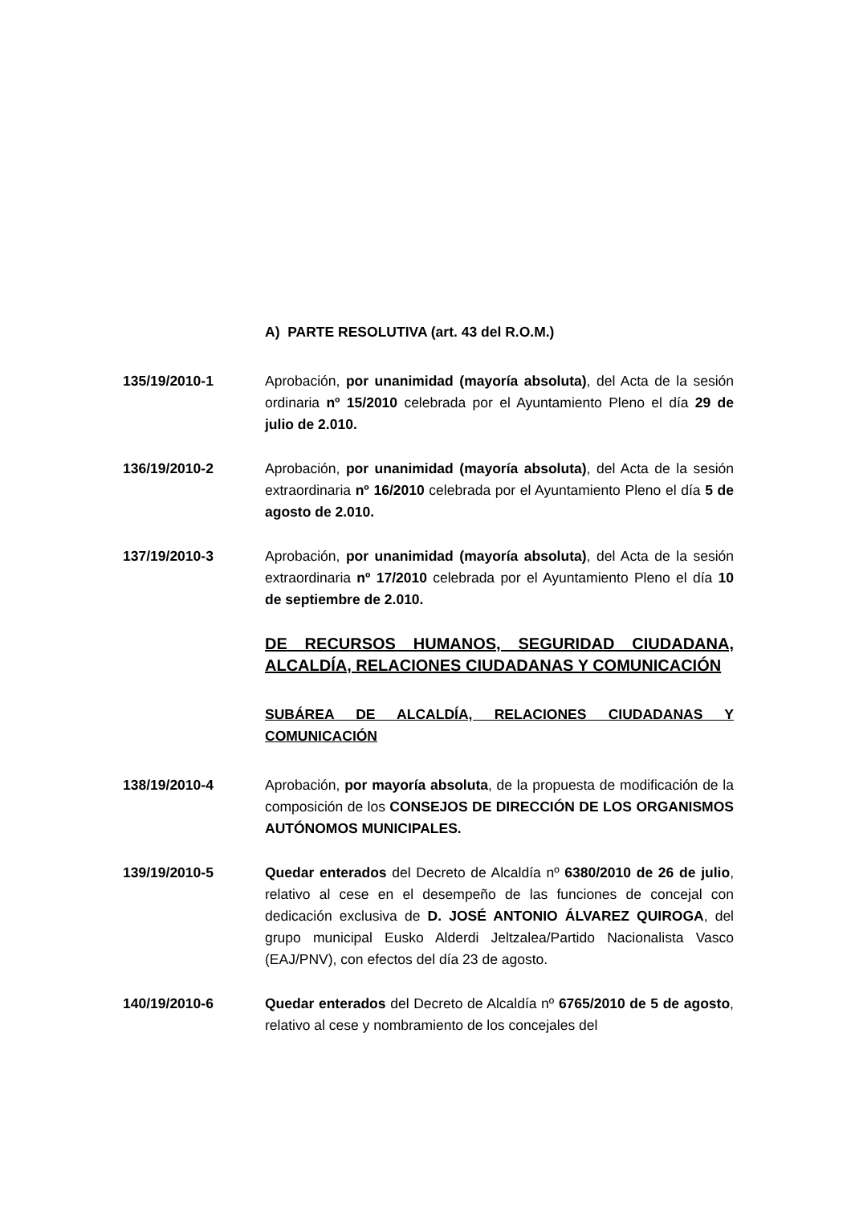A) PARTE RESOLUTIVA (art. 43 del R.O.M.)
135/19/2010-1 Aprobación, por unanimidad (mayoría absoluta), del Acta de la sesión ordinaria nº 15/2010 celebrada por el Ayuntamiento Pleno el día 29 de julio de 2.010.
136/19/2010-2 Aprobación, por unanimidad (mayoría absoluta), del Acta de la sesión extraordinaria nº 16/2010 celebrada por el Ayuntamiento Pleno el día 5 de agosto de 2.010.
137/19/2010-3 Aprobación, por unanimidad (mayoría absoluta), del Acta de la sesión extraordinaria nº 17/2010 celebrada por el Ayuntamiento Pleno el día 10 de septiembre de 2.010.
DE RECURSOS HUMANOS, SEGURIDAD CIUDADANA, ALCALDÍA, RELACIONES CIUDADANAS Y COMUNICACIÓN
SUBÁREA DE ALCALDÍA, RELACIONES CIUDADANAS Y COMUNICACIÓN
138/19/2010-4 Aprobación, por mayoría absoluta, de la propuesta de modificación de la composición de los CONSEJOS DE DIRECCIÓN DE LOS ORGANISMOS AUTÓNOMOS MUNICIPALES.
139/19/2010-5 Quedar enterados del Decreto de Alcaldía nº 6380/2010 de 26 de julio, relativo al cese en el desempeño de las funciones de concejal con dedicación exclusiva de D. JOSÉ ANTONIO ÁLVAREZ QUIROGA, del grupo municipal Eusko Alderdi Jeltzalea/Partido Nacionalista Vasco (EAJ/PNV), con efectos del día 23 de agosto.
140/19/2010-6 Quedar enterados del Decreto de Alcaldía nº 6765/2010 de 5 de agosto, relativo al cese y nombramiento de los concejales del